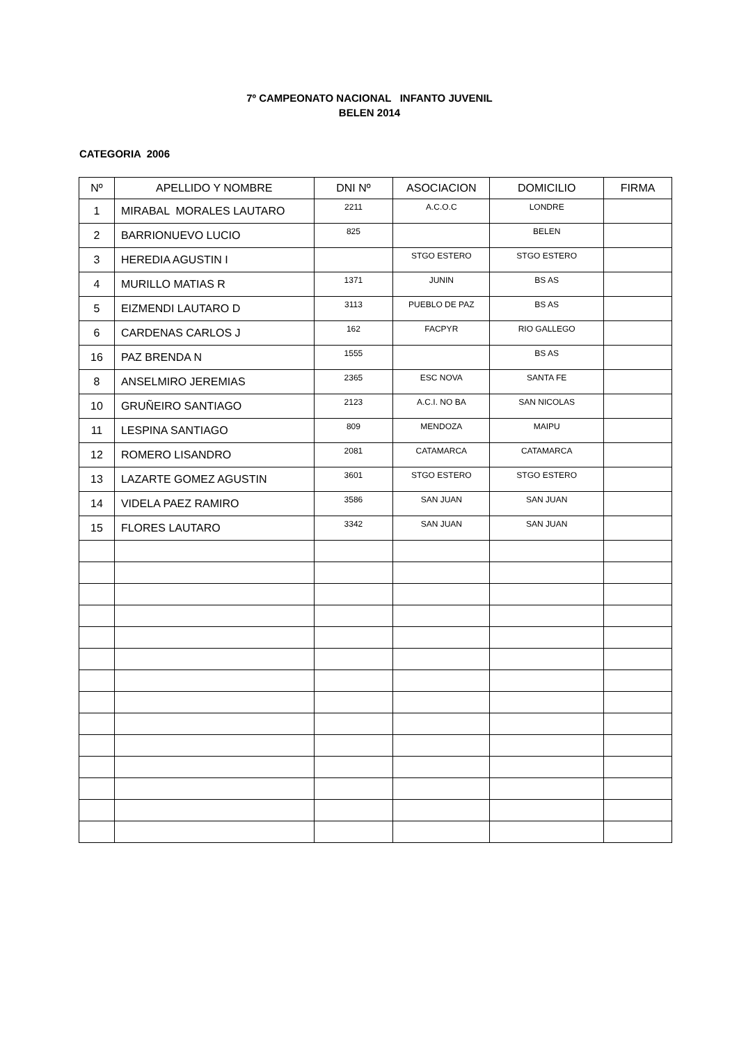7º CAMPEONATO NACIONAL INFANTO JUVENIL
BELEN 2014
CATEGORIA 2006
| Nº | APELLIDO Y NOMBRE | DNI Nº | ASOCIACION | DOMICILIO | FIRMA |
| --- | --- | --- | --- | --- | --- |
| 1 | MIRABAL MORALES LAUTARO | 2211 | A.C.O.C | LONDRE | |
| 2 | BARRIONUEVO LUCIO | 825 | | BELEN | |
| 3 | HEREDIA AGUSTIN I | | STGO ESTERO | STGO ESTERO | |
| 4 | MURILLO MATIAS R | 1371 | JUNIN | BS AS | |
| 5 | EIZMENDI LAUTARO D | 3113 | PUEBLO DE PAZ | BS AS | |
| 6 | CARDENAS CARLOS J | 162 | FACPYR | RIO GALLEGO | |
| 16 | PAZ BRENDA N | 1555 | | BS AS | |
| 8 | ANSELMIRO JEREMIAS | 2365 | ESC NOVA | SANTA FE | |
| 10 | GRUÑEIRO SANTIAGO | 2123 | A.C.I. NO BA | SAN NICOLAS | |
| 11 | LESPINA SANTIAGO | 809 | MENDOZA | MAIPU | |
| 12 | ROMERO LISANDRO | 2081 | CATAMARCA | CATAMARCA | |
| 13 | LAZARTE GOMEZ AGUSTIN | 3601 | STGO ESTERO | STGO ESTERO | |
| 14 | VIDELA PAEZ RAMIRO | 3586 | SAN JUAN | SAN JUAN | |
| 15 | FLORES LAUTARO | 3342 | SAN JUAN | SAN JUAN | |